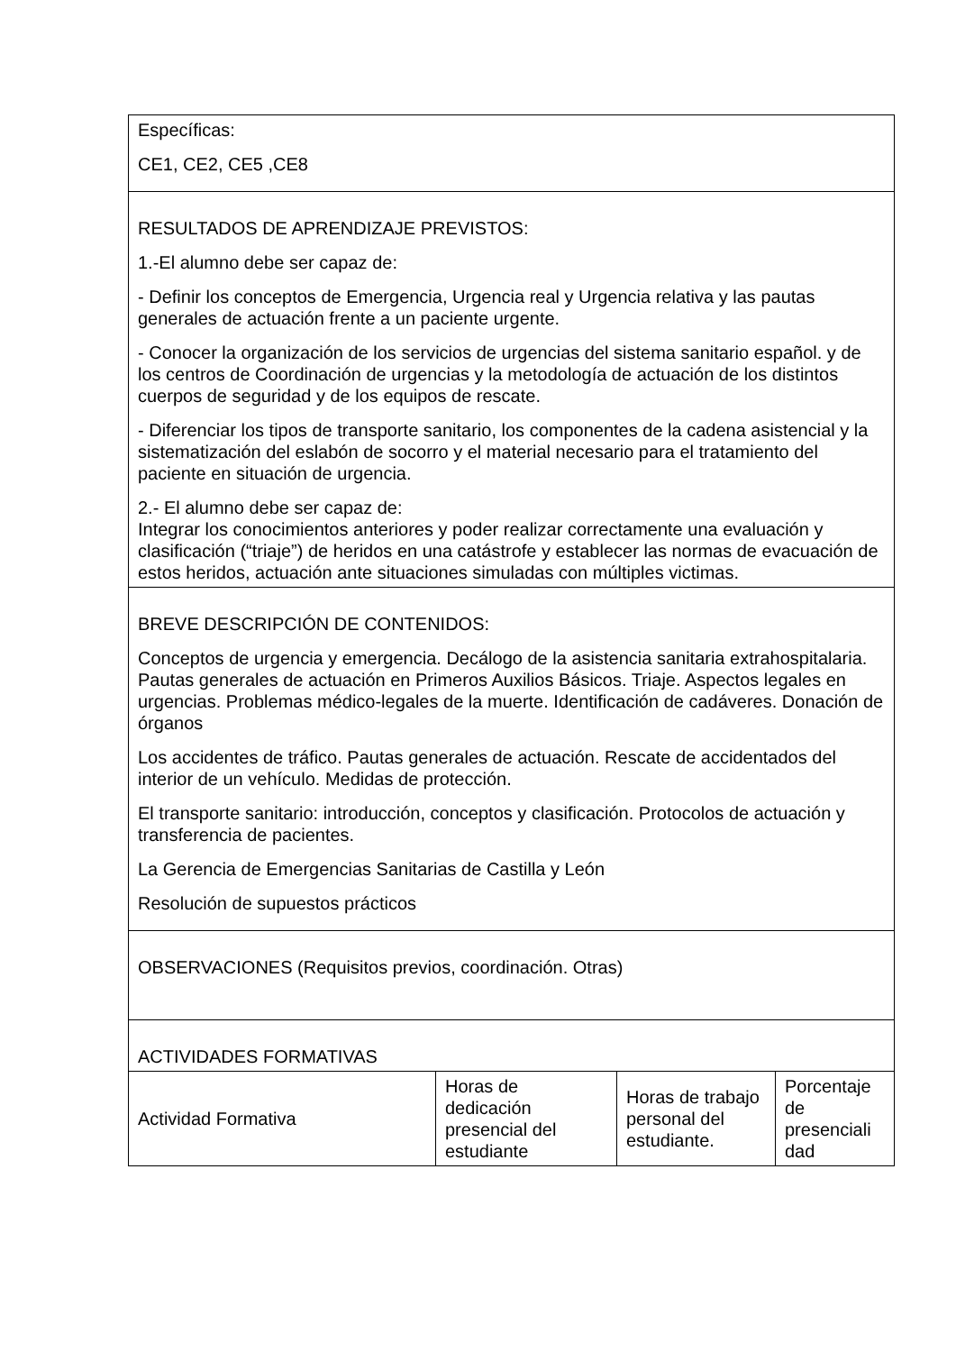| Específicas: CE1, CE2, CE5 ,CE8 | | | |
| RESULTADOS DE APRENDIZAJE PREVISTOS: 1.-El alumno debe ser capaz de: - Definir los conceptos de Emergencia, Urgencia real y Urgencia relativa y las pautas generales de actuación frente a un paciente urgente. - Conocer la organización de los servicios de urgencias del sistema sanitario español. y de los centros de Coordinación de urgencias y la metodología de actuación de los distintos cuerpos de seguridad y de los equipos de rescate. - Diferenciar los tipos de transporte sanitario, los componentes de la cadena asistencial y la sistematización del eslabón de socorro y el material necesario para el tratamiento del paciente en situación de urgencia. 2.- El alumno debe ser capaz de: Integrar los conocimientos anteriores y poder realizar correctamente una evaluación y clasificación (“triaje”) de heridos en una catástrofe y establecer las normas de evacuación de estos heridos, actuación ante situaciones simuladas con múltiples victimas. | | | |
| BREVE DESCRIPCIÓN DE CONTENIDOS: Conceptos de urgencia y emergencia. Decálogo de la asistencia sanitaria extrahospitalaria. Pautas generales de actuación en Primeros Auxilios Básicos. Triaje. Aspectos legales en urgencias. Problemas médico-legales de la muerte. Identificación de cadáveres. Donación de órganos Los accidentes de tráfico. Pautas generales de actuación. Rescate de accidentados del interior de un vehículo. Medidas de protección. El transporte sanitario: introducción, conceptos y clasificación. Protocolos de actuación y transferencia de pacientes. La Gerencia de Emergencias Sanitarias de Castilla y León Resolución de supuestos prácticos | | | |
| OBSERVACIONES (Requisitos previos, coordinación. Otras) | | | |
| ACTIVIDADES FORMATIVAS | | | |
| Actividad Formativa | Horas de dedicación presencial del estudiante | Horas de trabajo personal del estudiante. | Porcentaje de presenciali dad |